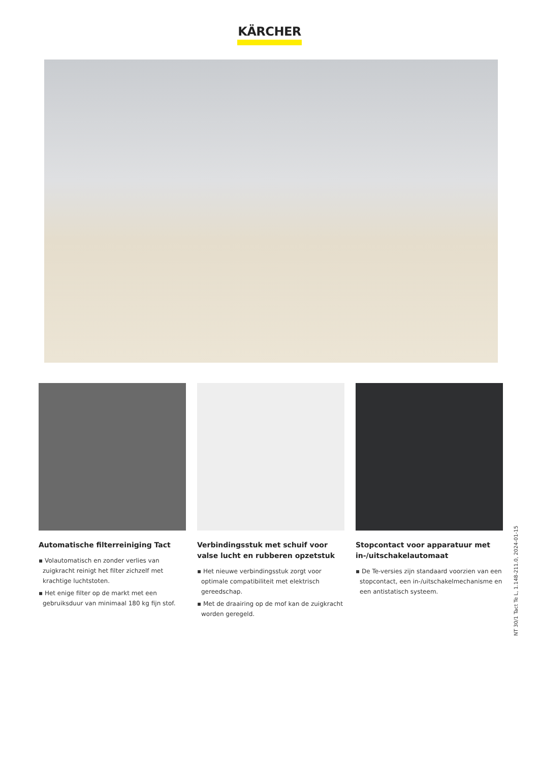KÄRCHER
Automatische filterreiniging Tact
▪ Volautomatisch en zonder verlies van zuigkracht reinigt het filter zichzelf met krachtige luchtstoten.
▪ Het enige filter op de markt met een gebruiksduur van minimaal 180 kg fijn stof.
Verbindingsstuk met schuif voor valse lucht en rubberen opzetstuk
▪ Het nieuwe verbindingsstuk zorgt voor optimale compatibiliteit met elektrisch gereedschap.
▪ Met de draairing op de mof kan de zuigkracht worden geregeld.
Stopcontact voor apparatuur met in-/uitschakelautomaat
▪ De Te-versies zijn standaard voorzien van een stopcontact, een in-/uitschakelmechanisme en een antistatisch systeem.
NT 30/1 Tact Te L, 1.148-211.0, 2024-01-15